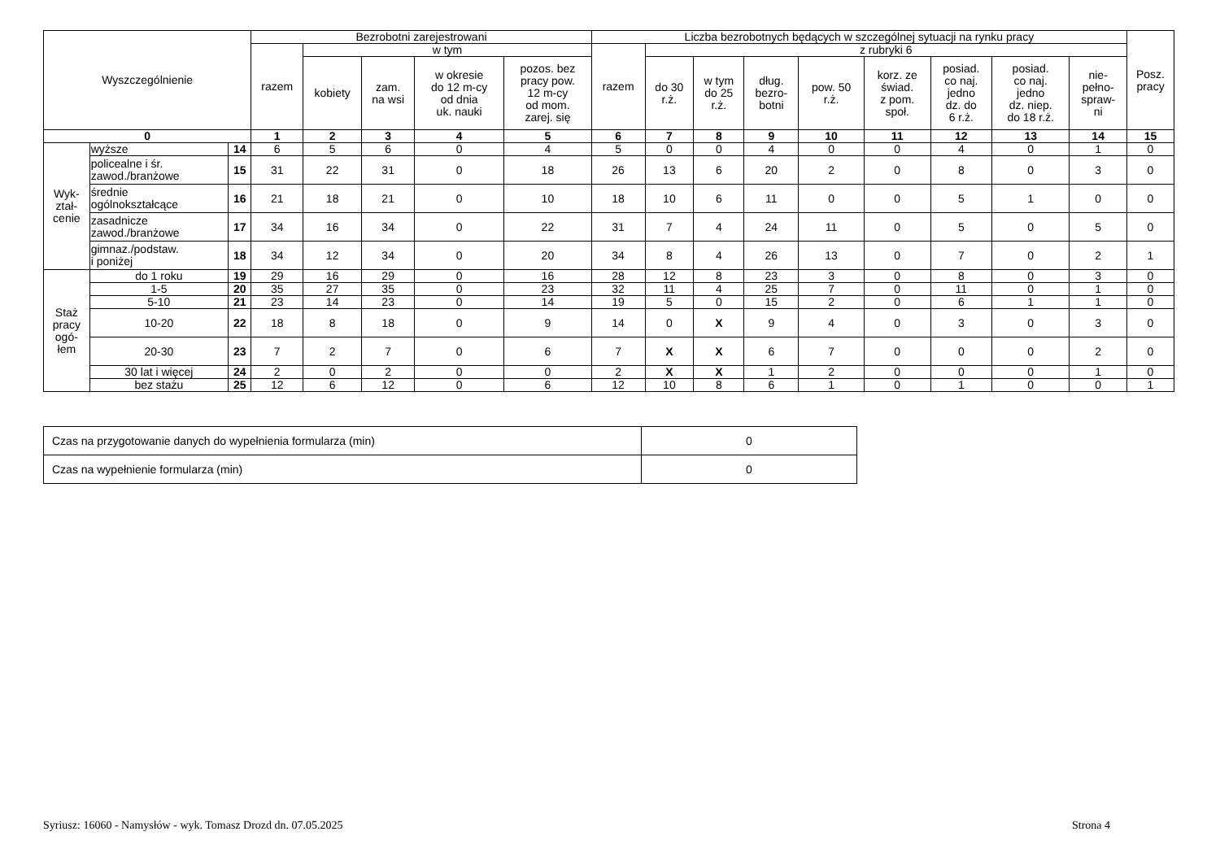| Wyszczególnienie | | | Bezrobotni zarejestrowani | | | | | Liczba bezrobotnych będących w szczególnej sytuacji na rynku pracy | | | | | | | | | Posz. pracy |
| --- | --- | --- | --- | --- | --- | --- | --- | --- | --- | --- | --- | --- | --- | --- | --- | --- | --- |
| | | | razem | w tym | | | | razem | z rubryki 6 | | | | | | | | |
| | | | | kobiety | zam. na wsi | w okresie do 12 m-cy od dnia uk. nauki | pozos. bez pracy pow. 12 m-cy od mom. zarej. się | | do 30 r.ż. | w tym do 25 r.ż. | dług. bezro- botni | pow. 50 r.ż. | korz. ze świad. z pom. społ. | posiad. co naj. jedno dz. do 6 r.ż. | posiad. co naj. jedno dz. niep. do 18 r.ż. | nie- pełno- spraw- ni | |
| 0 | | | 1 | 2 | 3 | 4 | 5 | 6 | 7 | 8 | 9 | 10 | 11 | 12 | 13 | 14 | 15 |
| Wyk- ztał- cenie | wyższe | 14 | 6 | 5 | 6 | 0 | 4 | 5 | 0 | 0 | 4 | 0 | 0 | 4 | 0 | 1 | 0 |
| | policealne i śr. zawod./branżowe | 15 | 31 | 22 | 31 | 0 | 18 | 26 | 13 | 6 | 20 | 2 | 0 | 8 | 0 | 3 | 0 |
| | średnie ogólnokształcące | 16 | 21 | 18 | 21 | 0 | 10 | 18 | 10 | 6 | 11 | 0 | 0 | 5 | 1 | 0 | 0 |
| | zasadnicze zawod./branżowe | 17 | 34 | 16 | 34 | 0 | 22 | 31 | 7 | 4 | 24 | 11 | 0 | 5 | 0 | 5 | 0 |
| | gimnaz./podstaw. i poniżej | 18 | 34 | 12 | 34 | 0 | 20 | 34 | 8 | 4 | 26 | 13 | 0 | 7 | 0 | 2 | 1 |
| Staż pracy ogó- łem | do 1 roku | 19 | 29 | 16 | 29 | 0 | 16 | 28 | 12 | 8 | 23 | 3 | 0 | 8 | 0 | 3 | 0 |
| | 1-5 | 20 | 35 | 27 | 35 | 0 | 23 | 32 | 11 | 4 | 25 | 7 | 0 | 11 | 0 | 1 | 0 |
| | 5-10 | 21 | 23 | 14 | 23 | 0 | 14 | 19 | 5 | 0 | 15 | 2 | 0 | 6 | 1 | 1 | 0 |
| | 10-20 | 22 | 18 | 8 | 18 | 0 | 9 | 14 | 0 | X | 9 | 4 | 0 | 3 | 0 | 3 | 0 |
| | 20-30 | 23 | 7 | 2 | 7 | 0 | 6 | 7 | X | X | 6 | 7 | 0 | 0 | 0 | 2 | 0 |
| | 30 lat i więcej | 24 | 2 | 0 | 2 | 0 | 0 | 2 | X | X | 1 | 2 | 0 | 0 | 0 | 1 | 0 |
| | bez stażu | 25 | 12 | 6 | 12 | 0 | 6 | 12 | 10 | 8 | 6 | 1 | 0 | 1 | 0 | 0 | 1 |
| Czas na przygotowanie danych do wypełnienia formularza (min) | 0 |
| Czas na wypełnienie formularza (min) | 0 |
Syriusz: 16060 - Namysłów - wyk. Tomasz Drozd dn. 07.05.2025
Strona 4